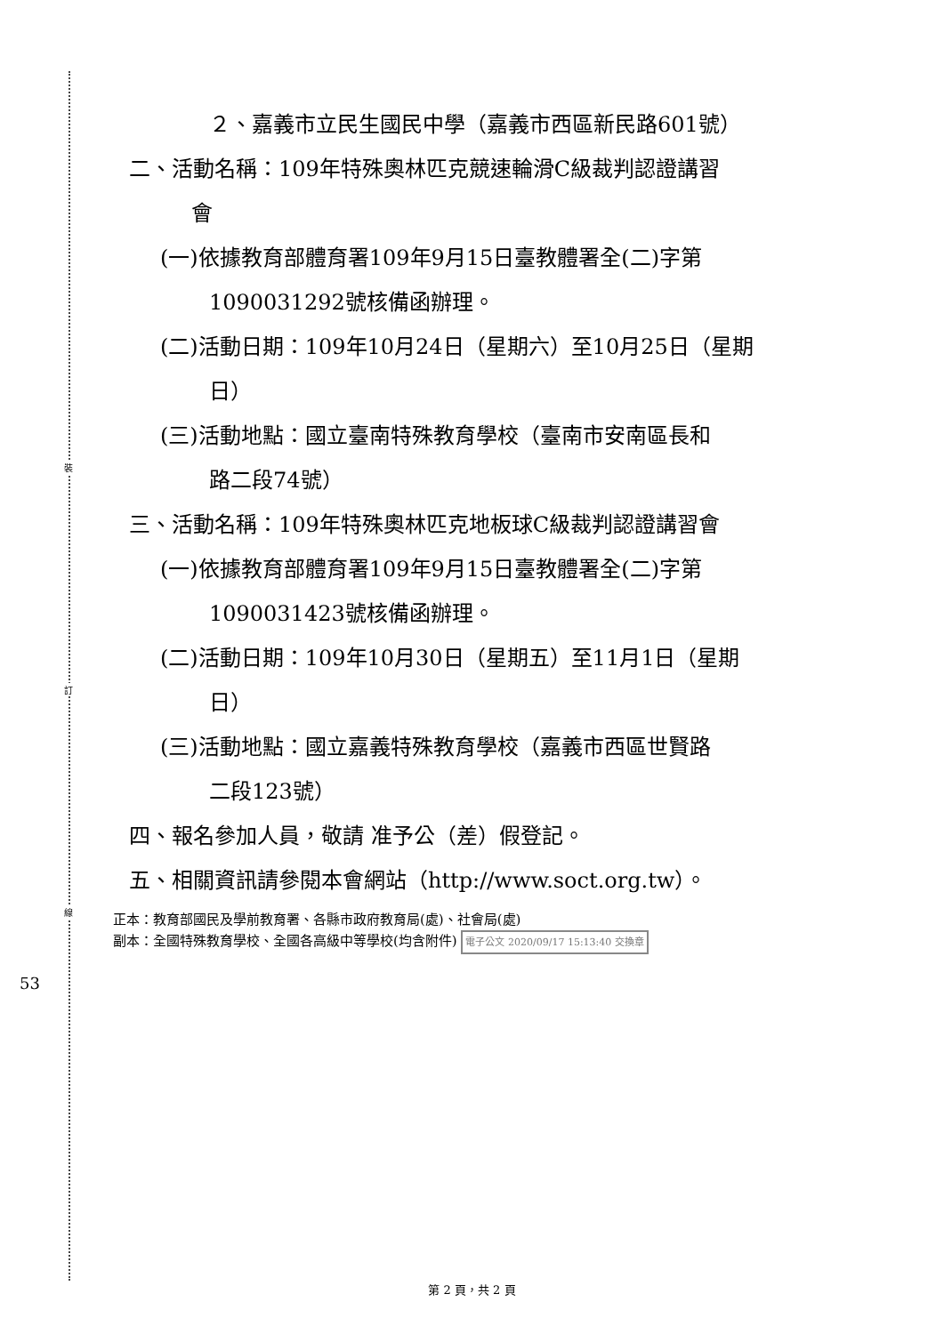裝
訂
線
53
２、嘉義市立民生國民中學（嘉義市西區新民路601號）
二、活動名稱：109年特殊奧林匹克競速輪滑C級裁判認證講習
會
(一)依據教育部體育署109年9月15日臺教體署全(二)字第
1090031292號核備函辦理。
(二)活動日期：109年10月24日（星期六）至10月25日（星期
日）
(三)活動地點：國立臺南特殊教育學校（臺南市安南區長和
路二段74號）
三、活動名稱：109年特殊奧林匹克地板球C級裁判認證講習會
(一)依據教育部體育署109年9月15日臺教體署全(二)字第
1090031423號核備函辦理。
(二)活動日期：109年10月30日（星期五）至11月1日（星期
日）
(三)活動地點：國立嘉義特殊教育學校（嘉義市西區世賢路
二段123號）
四、報名參加人員，敬請 准予公（差）假登記。
五、相關資訊請參閱本會網站（http://www.soct.org.tw）。
正本：教育部國民及學前教育署、各縣市政府教育局(處)、社會局(處)
副本：全國特殊教育學校、全國各高級中等學校(均含附件) 電子公文 2020/09/17 15:13:40 交換章
第 2 頁，共 2 頁